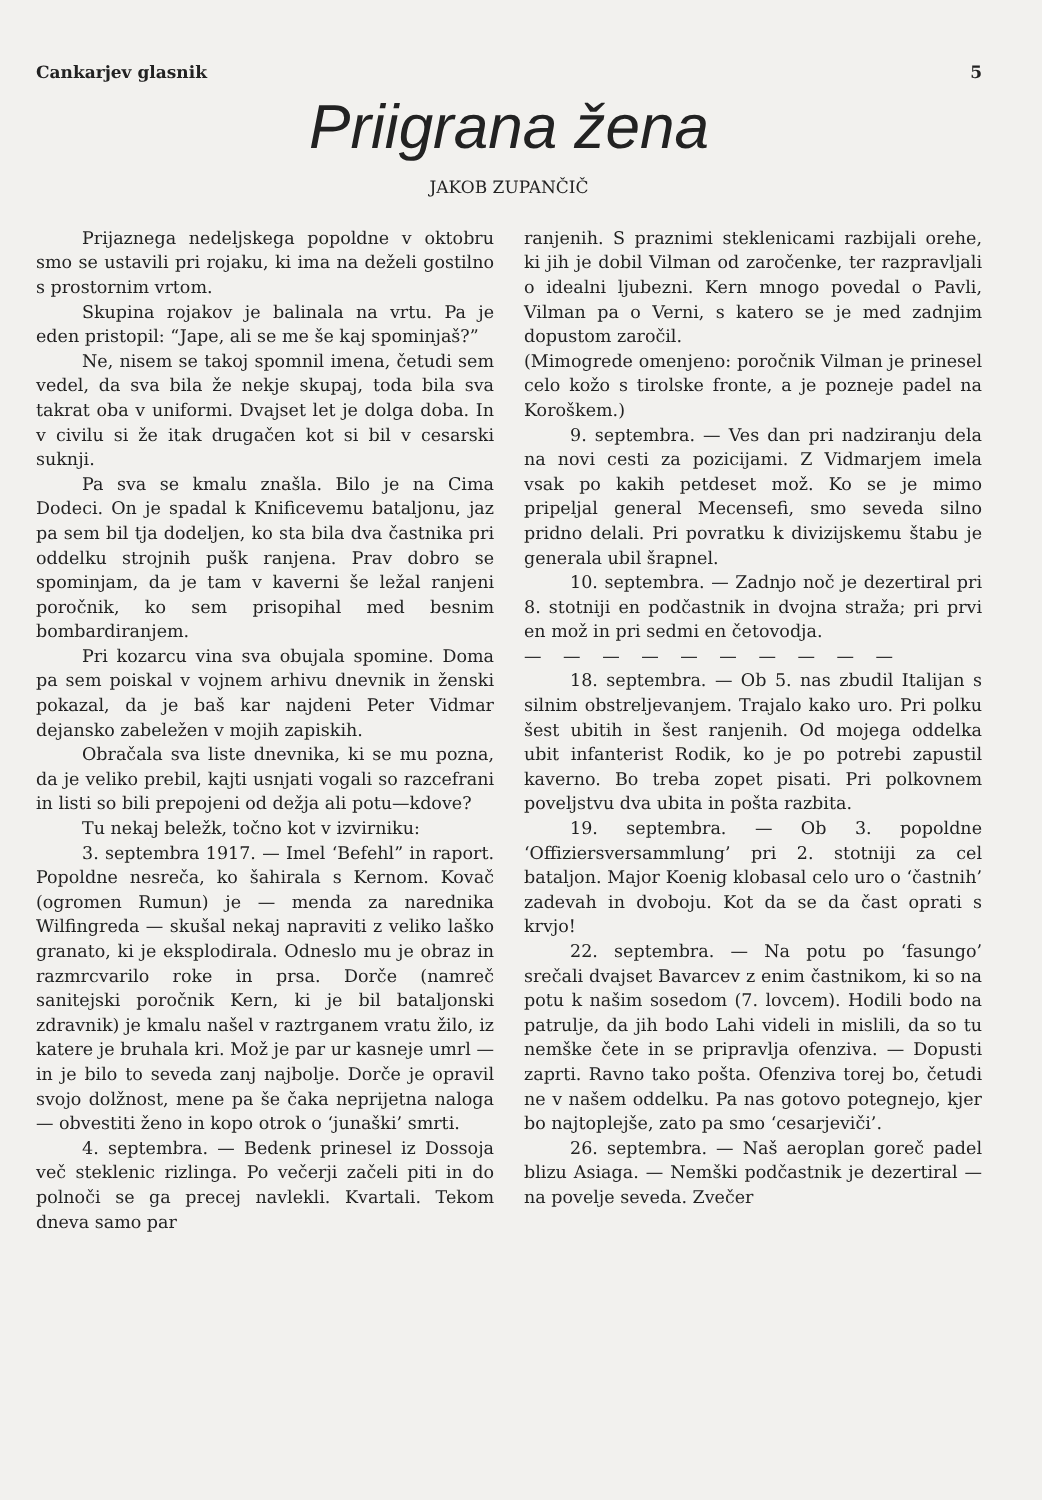Cankarjev glasnik 5
Priigrana žena
JAKOB ZUPANČIČ
Prijaznega nedeljskega popoldne v oktobru smo se ustavili pri rojaku, ki ima na deželi gostilno s prostornim vrtom.
Skupina rojakov je balinala na vrtu. Pa je eden pristopil: “Jape, ali se me še kaj spominjaš?”
Ne, nisem se takoj spomnil imena, četudi sem vedel, da sva bila že nekje skupaj, toda bila sva takrat oba v uniformi. Dvajset let je dolga doba. In v civilu si že itak drugačen kot si bil v cesarski suknji.
Pa sva se kmalu znašla. Bilo je na Cima Dodeci. On je spadal k Knificevemu bataljonu, jaz pa sem bil tja dodeljen, ko sta bila dva častnika pri oddelku strojnih pušk ranjena. Prav dobro se spominjam, da je tam v kaverni še ležal ranjeni poročnik, ko sem prisopihal med besnim bombardiranjem.
Pri kozarcu vina sva obujala spomine. Doma pa sem poiskal v vojnem arhivu dnevnik in ženski pokazal, da je baš kar najdeni Peter Vidmar dejansko zabeležen v mojih zapiskih.
Obračala sva liste dnevnika, ki se mu pozna, da je veliko prebil, kajti usnjati vogali so razcefrani in listi so bili prepojeni od dežja ali potu—kdove?
Tu nekaj beležk, točno kot v izvirniku:
3. septembra 1917. — Imel ‘Befehl” in raport. Popoldne nesreča, ko šahirala s Kernom. Kovač (ogromen Rumun) je — menda za narednika Wilfingreda — skušal nekaj napraviti z veliko laško granato, ki je eksplodirala. Odneslo mu je obraz in razmrcvarilo roke in prsa. Dorče (namreč sanitejski poročnik Kern, ki je bil bataljonski zdravnik) je kmalu našel v raztrganem vratu žilo, iz katere je bruhala kri. Mož je par ur kasneje umrl — in je bilo to seveda zanj najbolje. Dorče je opravil svojo dolžnost, mene pa še čaka neprijetna naloga — obvestiti ženo in kopo otrok o ‘junaški’ smrti.
4. septembra. — Bedenk prinesel iz Dossoja več steklenic rizlinga. Po večerji začeli piti in do polnoči se ga precej navlekli. Kvartali. Tekom dneva samo par
ranjenih. S praznimi steklenicami razbijali orehe, ki jih je dobil Vilman od zaročenke, ter razpravljali o idealni ljubezni. Kern mnogo povedal o Pavli, Vilman pa o Verni, s katero se je med zadnjim dopustom zaročil.
(Mimogrede omenjeno: poročnik Vilman je prinesel celo kožo s tirolske fronte, a je pozneje padel na Koroškem.)
9. septembra. — Ves dan pri nadziranju dela na novi cesti za pozicijami. Z Vidmarjem imela vsak po kakih petdeset mož. Ko se je mimo pripeljal general Mecensefi, smo seveda silno pridno delali. Pri povratku k divizijskemu štabu je generala ubil šrapnel.
10. septembra. — Zadnjo noč je dezertiral pri 8. stotniji en podčastnik in dvojna straža; pri prvi en mož in pri sedmi en četovodja.
— — — — — — — — — —
18. septembra. — Ob 5. nas zbudil Italijan s silnim obstreljevanjem. Trajalo kako uro. Pri polku šest ubitih in šest ranjenih. Od mojega oddelka ubit infanterist Rodik, ko je po potrebi zapustil kaverno. Bo treba zopet pisati. Pri polkovnem poveljstvu dva ubita in pošta razbita.
19. septembra. — Ob 3. popoldne ‘Offiziersversammlung’ pri 2. stotniji za cel bataljon. Major Koenig klobasal celo uro o ‘častnih’ zadevah in dvoboju. Kot da se da čast oprati s krvjo!
22. septembra. — Na potu po ‘fasungo’ srečali dvajset Bavarcev z enim častnikom, ki so na potu k našim sosedom (7. lovcem). Hodili bodo na patrulje, da jih bodo Lahi videli in mislili, da so tu nemške čete in se pripravlja ofenziva. — Dopusti zaprti. Ravno tako pošta. Ofenziva torej bo, četudi ne v našem oddelku. Pa nas gotovo potegnejo, kjer bo najtoplejše, zato pa smo ‘cesarjeviči’.
26. septembra. — Naš aeroplan goreč padel blizu Asiaga. — Nemški podčastnik je dezertiral — na povelje seveda. Zvečer